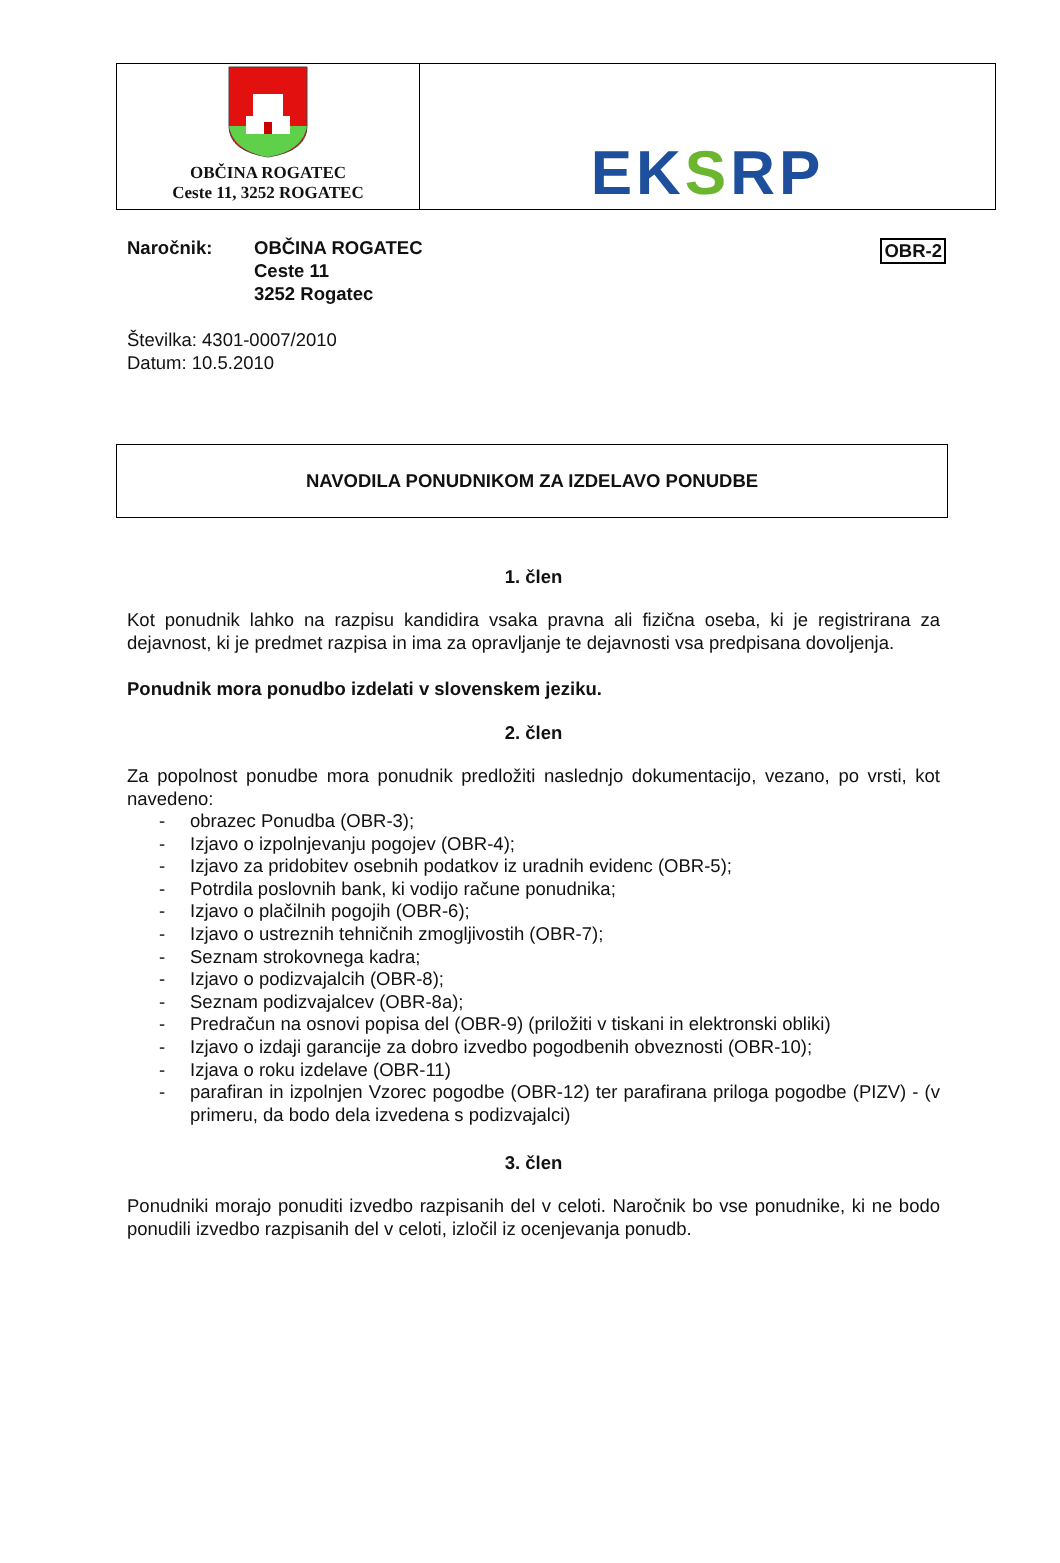| OBČINA ROGATEC Ceste 11, 3252 ROGATEC | EK S RP |
OBR-2
Naročnik: OBČINA ROGATEC
Ceste 11
3252 Rogatec
Številka: 4301-0007/2010
Datum: 10.5.2010
NAVODILA PONUDNIKOM ZA IZDELAVO PONUDBE
1. člen
Kot ponudnik lahko na razpisu kandidira vsaka pravna ali fizična oseba, ki je registrirana za dejavnost, ki je predmet razpisa in ima za opravljanje te dejavnosti vsa predpisana dovoljenja.
Ponudnik mora ponudbo izdelati v slovenskem jeziku.
2. člen
Za popolnost ponudbe mora ponudnik predložiti naslednjo dokumentacijo, vezano, po vrsti, kot navedeno:
- obrazec Ponudba (OBR-3);
- Izjavo o izpolnjevanju pogojev (OBR-4);
- Izjavo za pridobitev osebnih podatkov iz uradnih evidenc (OBR-5);
- Potrdila poslovnih bank, ki vodijo račune ponudnika;
- Izjavo o plačilnih pogojih (OBR-6);
- Izjavo o ustreznih tehničnih zmogljivostih (OBR-7);
- Seznam strokovnega kadra;
- Izjavo o podizvajalcih (OBR-8);
- Seznam podizvajalcev (OBR-8a);
- Predračun na osnovi popisa del (OBR-9) (priložiti v tiskani in elektronski obliki)
- Izjavo o izdaji garancije za dobro izvedbo pogodbenih obveznosti (OBR-10);
- Izjava o roku izdelave (OBR-11)
- parafiran in izpolnjen Vzorec pogodbe (OBR-12) ter parafirana priloga pogodbe (PIZV) - (v primeru, da bodo dela izvedena s podizvajalci)
3. člen
Ponudniki morajo ponuditi izvedbo razpisanih del v celoti. Naročnik bo vse ponudnike, ki ne bodo ponudili izvedbo razpisanih del v celoti, izločil iz ocenjevanja ponudb.